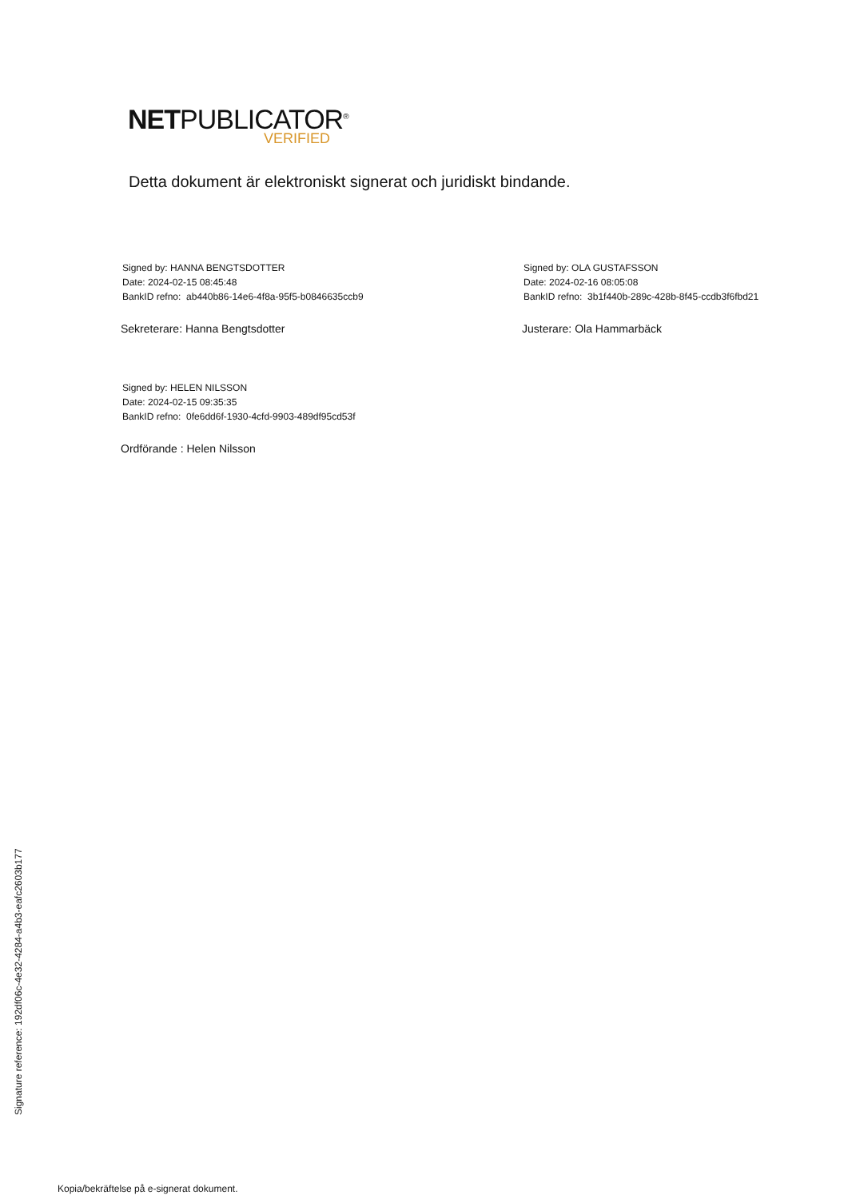NETPUBLICATOR<sup>®</sup>
VERIFIED
Detta dokument är elektroniskt signerat och juridiskt bindande.
Signed by: HANNA BENGTSDOTTER
Date: 2024-02-15 08:45:48
BankID refno: ab440b86-14e6-4f8a-95f5-b0846635ccb9
Sekreterare: Hanna Bengtsdotter
Signed by: OLA GUSTAFSSON
Date: 2024-02-16 08:05:08
BankID refno: 3b1f440b-289c-428b-8f45-ccdb3f6fbd21
Justerare: Ola Hammarbäck
Signed by: HELEN NILSSON
Date: 2024-02-15 09:35:35
BankID refno: 0fe6dd6f-1930-4cfd-9903-489df95cd53f
Ordförande : Helen Nilsson
Signature reference: 192df06c-4e32-4284-a4b3-eafc2603b177
Kopia/bekräftelse på e-signerat dokument.